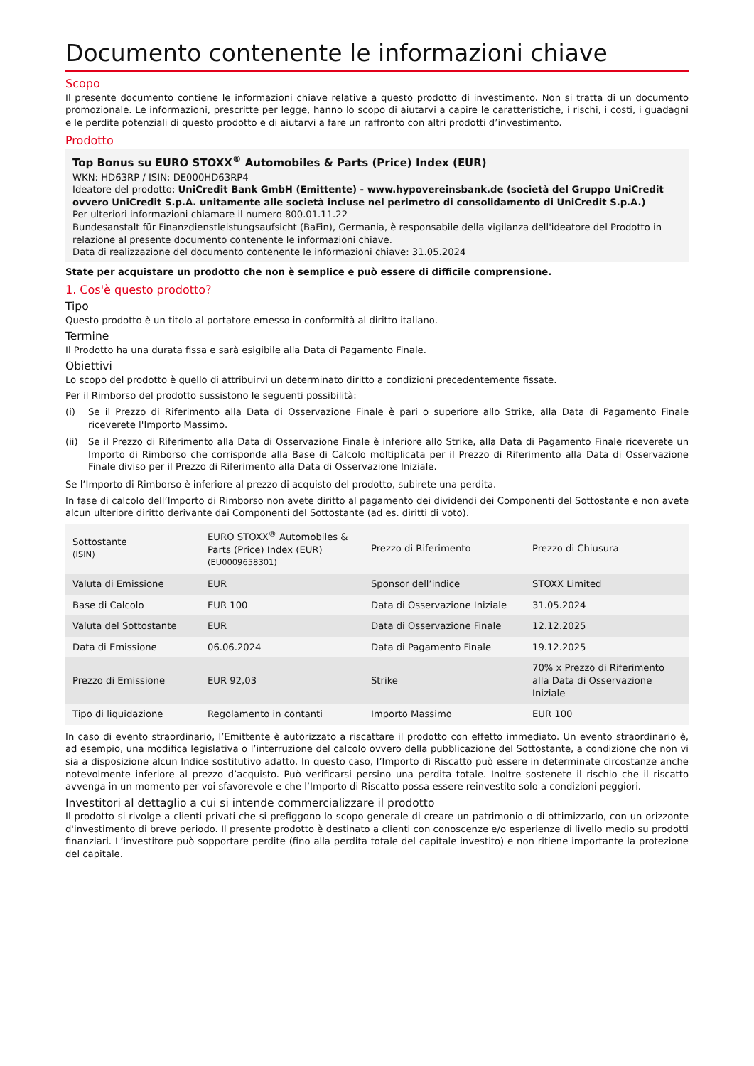Documento contenente le informazioni chiave
Scopo
Il presente documento contiene le informazioni chiave relative a questo prodotto di investimento. Non si tratta di un documento promozionale. Le informazioni, prescritte per legge, hanno lo scopo di aiutarvi a capire le caratteristiche, i rischi, i costi, i guadagni e le perdite potenziali di questo prodotto e di aiutarvi a fare un raffronto con altri prodotti d’investimento.
Prodotto
Top Bonus su EURO STOXX<sup>®</sup> Automobiles & Parts (Price) Index (EUR)
WKN: HD63RP / ISIN: DE000HD63RP4
Ideatore del prodotto: UniCredit Bank GmbH (Emittente) - www.hypovereinsbank.de (società del Gruppo UniCredit ovvero UniCredit S.p.A. unitamente alle società incluse nel perimetro di consolidamento di UniCredit S.p.A.)
Per ulteriori informazioni chiamare il numero 800.01.11.22
Bundesanstalt für Finanzdienstleistungsaufsicht (BaFin), Germania, è responsabile della vigilanza dell'ideatore del Prodotto in relazione al presente documento contenente le informazioni chiave.
Data di realizzazione del documento contenente le informazioni chiave: 31.05.2024
State per acquistare un prodotto che non è semplice e può essere di difficile comprensione.
1. Cos'è questo prodotto?
Tipo
Questo prodotto è un titolo al portatore emesso in conformità al diritto italiano.
Termine
Il Prodotto ha una durata fissa e sarà esigibile alla Data di Pagamento Finale.
Obiettivi
Lo scopo del prodotto è quello di attribuirvi un determinato diritto a condizioni precedentemente fissate.
Per il Rimborso del prodotto sussistono le seguenti possibilità:
(i) Se il Prezzo di Riferimento alla Data di Osservazione Finale è pari o superiore allo Strike, alla Data di Pagamento Finale riceverete l'Importo Massimo.
(ii) Se il Prezzo di Riferimento alla Data di Osservazione Finale è inferiore allo Strike, alla Data di Pagamento Finale riceverete un Importo di Rimborso che corrisponde alla Base di Calcolo moltiplicata per il Prezzo di Riferimento alla Data di Osservazione Finale diviso per il Prezzo di Riferimento alla Data di Osservazione Iniziale.
Se l’Importo di Rimborso è inferiore al prezzo di acquisto del prodotto, subirete una perdita.
In fase di calcolo dell’Importo di Rimborso non avete diritto al pagamento dei dividendi dei Componenti del Sottostante e non avete alcun ulteriore diritto derivante dai Componenti del Sottostante (ad es. diritti di voto).
| Sottostante (ISIN) | EURO STOXX<sup>®</sup> Automobiles & Parts (Price) Index (EUR) (EU0009658301) | Prezzo di Riferimento | Prezzo di Chiusura |
| Valuta di Emissione | EUR | Sponsor dell’indice | STOXX Limited |
| Base di Calcolo | EUR 100 | Data di Osservazione Iniziale | 31.05.2024 |
| Valuta del Sottostante | EUR | Data di Osservazione Finale | 12.12.2025 |
| Data di Emissione | 06.06.2024 | Data di Pagamento Finale | 19.12.2025 |
| Prezzo di Emissione | EUR 92,03 | Strike | 70% x Prezzo di Riferimento alla Data di Osservazione Iniziale |
| Tipo di liquidazione | Regolamento in contanti | Importo Massimo | EUR 100 |
In caso di evento straordinario, l’Emittente è autorizzato a riscattare il prodotto con effetto immediato. Un evento straordinario è, ad esempio, una modifica legislativa o l’interruzione del calcolo ovvero della pubblicazione del Sottostante, a condizione che non vi sia a disposizione alcun Indice sostitutivo adatto. In questo caso, l’Importo di Riscatto può essere in determinate circostanze anche notevolmente inferiore al prezzo d’acquisto. Può verificarsi persino una perdita totale. Inoltre sostenete il rischio che il riscatto avvenga in un momento per voi sfavorevole e che l’Importo di Riscatto possa essere reinvestito solo a condizioni peggiori.
Investitori al dettaglio a cui si intende commercializzare il prodotto
Il prodotto si rivolge a clienti privati che si prefiggono lo scopo generale di creare un patrimonio o di ottimizzarlo, con un orizzonte d'investimento di breve periodo. Il presente prodotto è destinato a clienti con conoscenze e/o esperienze di livello medio su prodotti finanziari. L’investitore può sopportare perdite (fino alla perdita totale del capitale investito) e non ritiene importante la protezione del capitale.